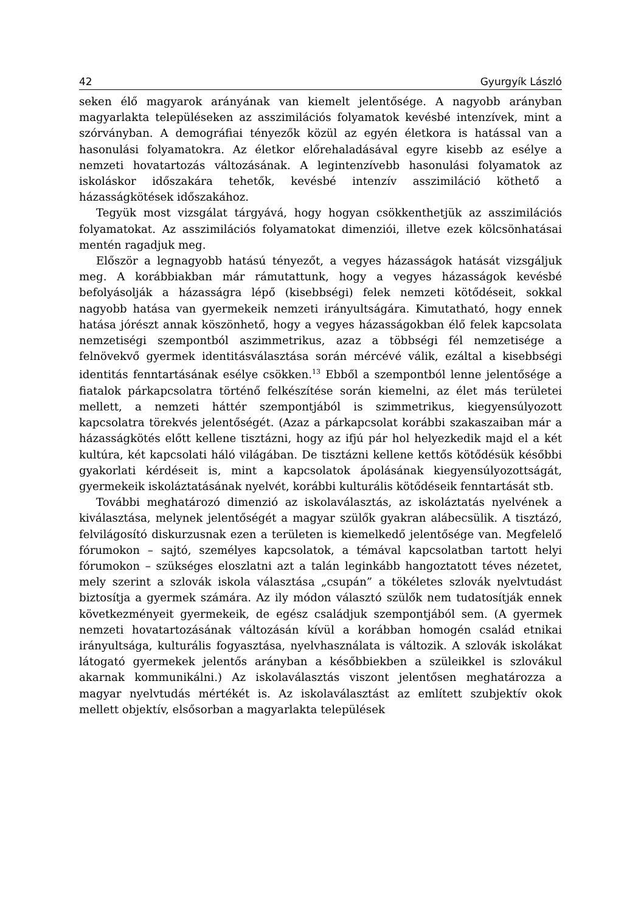42 Gyurgyík László
seken élő magyarok arányának van kiemelt jelentősége. A nagyobb arányban magyarlakta településeken az asszimilációs folyamatok kevésbé intenzívek, mint a szórványban. A demográfiai tényezők közül az egyén életkora is hatással van a hasonulási folyamatokra. Az életkor előrehaladásával egyre kisebb az esélye a nemzeti hovatartozás változásának. A legintenzívebb hasonulási folyamatok az iskoláskor időszakára tehetők, kevésbé intenzív asszimiláció köthető a házasságkötések időszakához.
Tegyük most vizsgálat tárgyává, hogy hogyan csökkenthetjük az asszimilációs folyamatokat. Az asszimilációs folyamatokat dimenziói, illetve ezek kölcsönhatásai mentén ragadjuk meg.
Először a legnagyobb hatású tényezőt, a vegyes házasságok hatását vizsgáljuk meg. A korábbiakban már rámutattunk, hogy a vegyes házasságok kevésbé befolyásolják a házasságra lépő (kisebbségi) felek nemzeti kötődéseit, sokkal nagyobb hatása van gyermekeik nemzeti irányultságára. Kimutatható, hogy ennek hatása jórészt annak köszönhető, hogy a vegyes házasságokban élő felek kapcsolata nemzetiségi szempontból aszimmetrikus, azaz a többségi fél nemzetisége a felnövekvő gyermek identitásválasztása során mércévé válik, ezáltal a kisebbségi identitás fenntartásának esélye csökken.<sup>13</sup> Ebből a szempontból lenne jelentősége a fiatalok párkapcsolatra történő felkészítése során kiemelni, az élet más területei mellett, a nemzeti háttér szempontjából is szimmetrikus, kiegyensúlyozott kapcsolatra törekvés jelentőségét. (Azaz a párkapcsolat korábbi szakaszaiban már a házasságkötés előtt kellene tisztázni, hogy az ifjú pár hol helyezkedik majd el a két kultúra, két kapcsolati háló világában. De tisztázni kellene kettős kötődésük későbbi gyakorlati kérdéseit is, mint a kapcsolatok ápolásának kiegyensúlyozottságát, gyermekeik iskoláztatásának nyelvét, korábbi kulturális kötődéseik fenntartását stb.
További meghatározó dimenzió az iskolaválasztás, az iskoláztatás nyelvének a kiválasztása, melynek jelentőségét a magyar szülők gyakran alábecsülik. A tisztázó, felvilágosító diskurzusnak ezen a területen is kiemelkedő jelentősége van. Megfelelő fórumokon – sajtó, személyes kapcsolatok, a témával kapcsolatban tartott helyi fórumokon – szükséges eloszlatni azt a talán leginkább hangoztatott téves nézetet, mely szerint a szlovák iskola választása „csupán” a tökéletes szlovák nyelvtudást biztosítja a gyermek számára. Az ily módon választó szülők nem tudatosítják ennek következményeit gyermekeik, de egész családjuk szempontjából sem. (A gyermek nemzeti hovatartozásának változásán kívül a korábban homogén család etnikai irányultsága, kulturális fogyasztása, nyelvhasználata is változik. A szlovák iskolákat látogató gyermekek jelentős arányban a későbbiekben a szüleikkel is szlovákul akarnak kommunikálni.) Az iskolaválasztás viszont jelentősen meghatározza a magyar nyelvtudás mértékét is. Az iskolaválasztást az említett szubjektív okok mellett objektív, elsősorban a magyarlakta települések